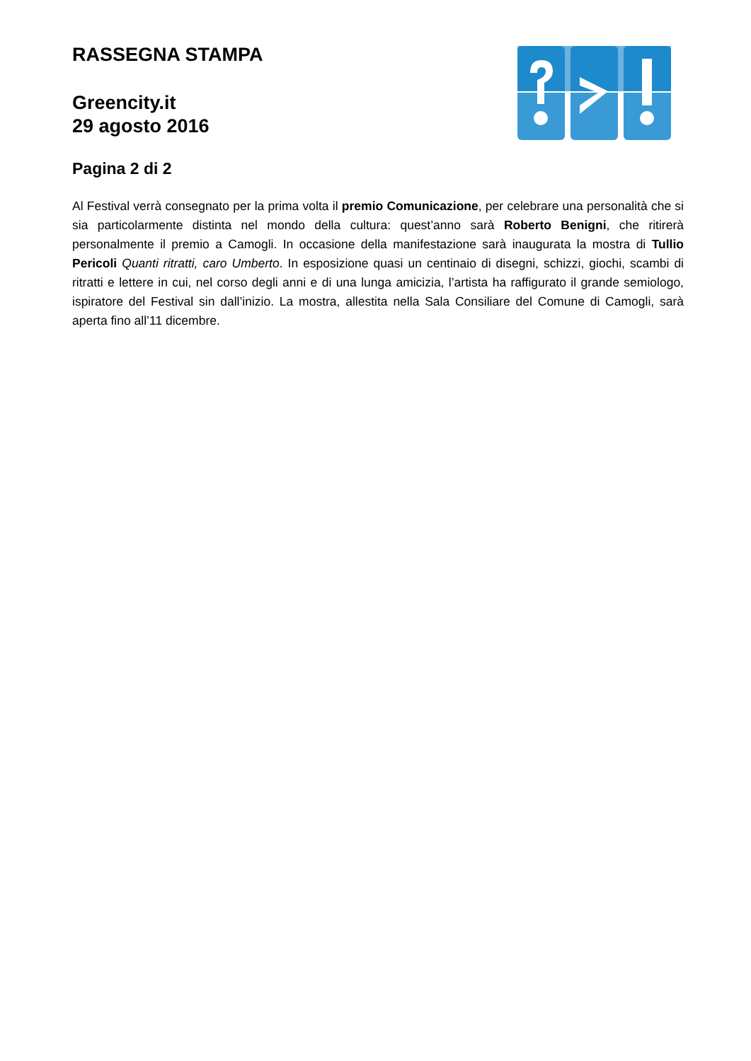RASSEGNA STAMPA
Greencity.it
29 agosto 2016
Pagina 2 di 2
Al Festival verrà consegnato per la prima volta il premio Comunicazione, per celebrare una personalità che si sia particolarmente distinta nel mondo della cultura: quest’anno sarà Roberto Benigni, che ritirerà personalmente il premio a Camogli. In occasione della manifestazione sarà inaugurata la mostra di Tullio Pericoli Quanti ritratti, caro Umberto. In esposizione quasi un centinaio di disegni, schizzi, giochi, scambi di ritratti e lettere in cui, nel corso degli anni e di una lunga amicizia, l’artista ha raffigurato il grande semiologo, ispiratore del Festival sin dall’inizio. La mostra, allestita nella Sala Consiliare del Comune di Camogli, sarà aperta fino all’11 dicembre.